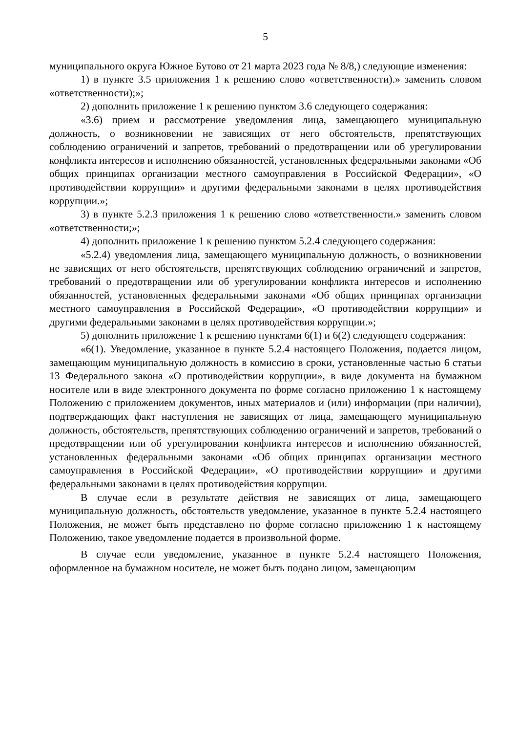5
муниципального округа Южное Бутово от 21 марта 2023 года № 8/8,) следующие изменения:
1) в пункте 3.5 приложения 1 к решению слово «ответственности).» заменить словом «ответственности);»;
2) дополнить приложение 1 к решению пунктом 3.6 следующего содержания:
«3.6) прием и рассмотрение уведомления лица, замещающего муниципальную должность, о возникновении не зависящих от него обстоятельств, препятствующих соблюдению ограничений и запретов, требований о предотвращении или об урегулировании конфликта интересов и исполнению обязанностей, установленных федеральными законами «Об общих принципах организации местного самоуправления в Российской Федерации», «О противодействии коррупции» и другими федеральными законами в целях противодействия коррупции.»;
3) в пункте 5.2.3 приложения 1 к решению слово «ответственности.» заменить словом «ответственности;»;
4) дополнить приложение 1 к решению пунктом 5.2.4 следующего содержания:
«5.2.4) уведомления лица, замещающего муниципальную должность, о возникновении не зависящих от него обстоятельств, препятствующих соблюдению ограничений и запретов, требований о предотвращении или об урегулировании конфликта интересов и исполнению обязанностей, установленных федеральными законами «Об общих принципах организации местного самоуправления в Российской Федерации», «О противодействии коррупции» и другими федеральными законами в целях противодействия коррупции.»;
5) дополнить приложение 1 к решению пунктами 6(1) и 6(2) следующего содержания:
«6(1). Уведомление, указанное в пункте 5.2.4 настоящего Положения, подается лицом, замещающим муниципальную должность в комиссию в сроки, установленные частью 6 статьи 13 Федерального закона «О противодействии коррупции», в виде документа на бумажном носителе или в виде электронного документа по форме согласно приложению 1 к настоящему Положению с приложением документов, иных материалов и (или) информации (при наличии), подтверждающих факт наступления не зависящих от лица, замещающего муниципальную должность, обстоятельств, препятствующих соблюдению ограничений и запретов, требований о предотвращении или об урегулировании конфликта интересов и исполнению обязанностей, установленных федеральными законами «Об общих принципах организации местного самоуправления в Российской Федерации», «О противодействии коррупции» и другими федеральными законами в целях противодействия коррупции.
В случае если в результате действия не зависящих от лица, замещающего муниципальную должность, обстоятельств уведомление, указанное в пункте 5.2.4 настоящего Положения, не может быть представлено по форме согласно приложению 1 к настоящему Положению, такое уведомление подается в произвольной форме.
В случае если уведомление, указанное в пункте 5.2.4 настоящего Положения, оформленное на бумажном носителе, не может быть подано лицом, замещающим